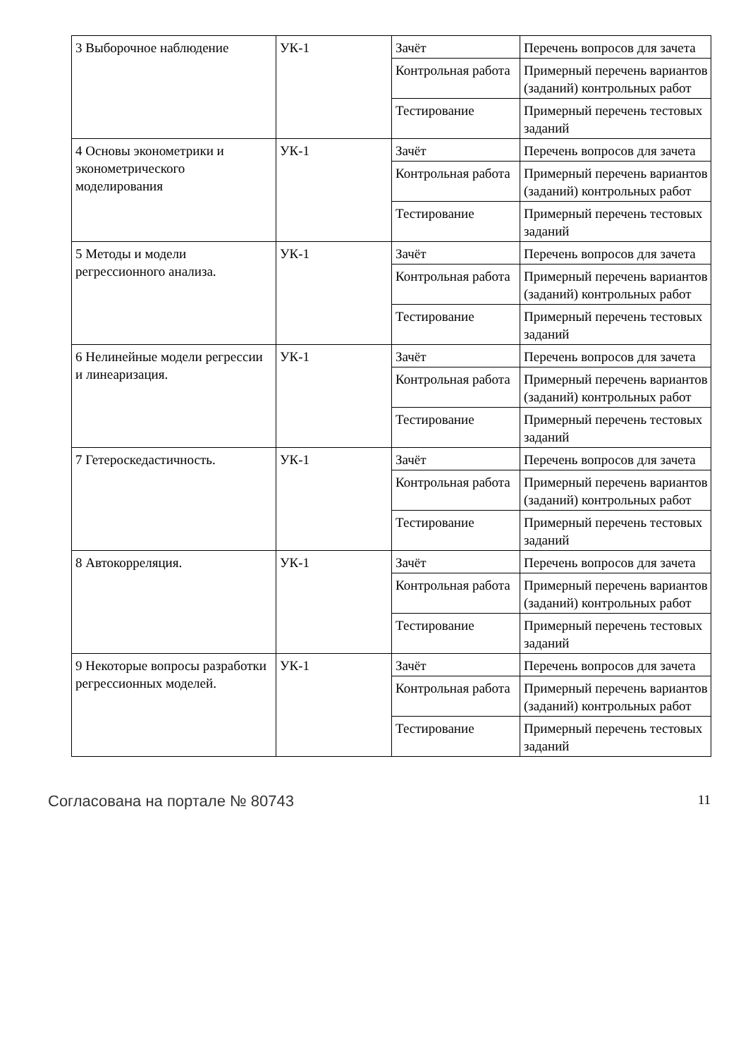| 3 Выборочное наблюдение | УК-1 | Зачёт | Перечень вопросов для зачета |
| | | Контрольная работа | Примерный перечень вариантов (заданий) контрольных работ |
| | | Тестирование | Примерный перечень тестовых заданий |
| 4 Основы эконометрики и эконометрического моделирования | УК-1 | Зачёт | Перечень вопросов для зачета |
| | | Контрольная работа | Примерный перечень вариантов (заданий) контрольных работ |
| | | Тестирование | Примерный перечень тестовых заданий |
| 5 Методы и модели регрессионного анализа. | УК-1 | Зачёт | Перечень вопросов для зачета |
| | | Контрольная работа | Примерный перечень вариантов (заданий) контрольных работ |
| | | Тестирование | Примерный перечень тестовых заданий |
| 6 Нелинейные модели регрессии и линеаризация. | УК-1 | Зачёт | Перечень вопросов для зачета |
| | | Контрольная работа | Примерный перечень вариантов (заданий) контрольных работ |
| | | Тестирование | Примерный перечень тестовых заданий |
| 7 Гетероскедастичность. | УК-1 | Зачёт | Перечень вопросов для зачета |
| | | Контрольная работа | Примерный перечень вариантов (заданий) контрольных работ |
| | | Тестирование | Примерный перечень тестовых заданий |
| 8 Автокорреляция. | УК-1 | Зачёт | Перечень вопросов для зачета |
| | | Контрольная работа | Примерный перечень вариантов (заданий) контрольных работ |
| | | Тестирование | Примерный перечень тестовых заданий |
| 9 Некоторые вопросы разработки регрессионных моделей. | УК-1 | Зачёт | Перечень вопросов для зачета |
| | | Контрольная работа | Примерный перечень вариантов (заданий) контрольных работ |
| | | Тестирование | Примерный перечень тестовых заданий |
Согласована на портале № 80743 11